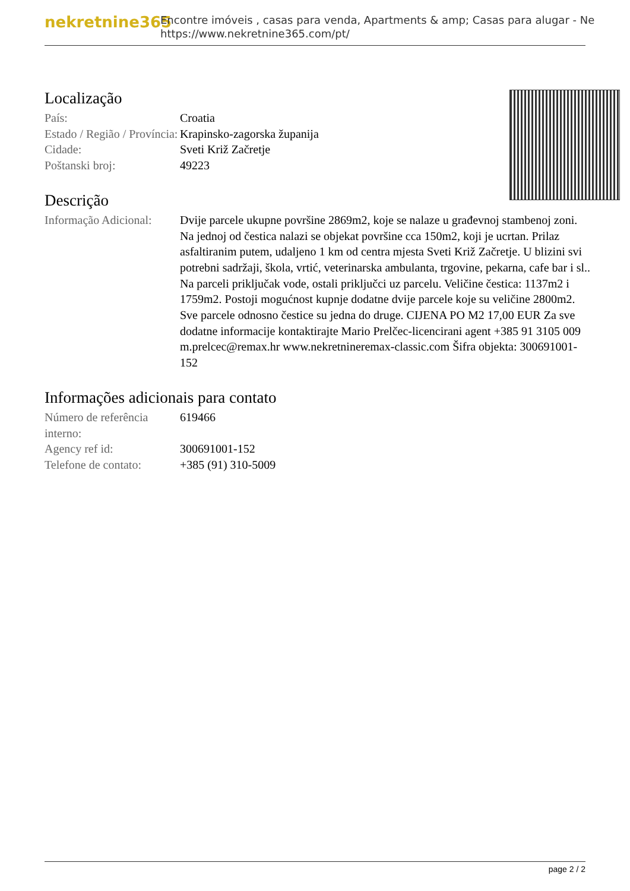nekretnine365
Encontre imóveis , casas para venda, Apartments & amp; Casas para alugar - Ne
https://www.nekretnine365.com/pt/
Localização
| País: | Croatia |
| Estado / Região / Província: | Krapinsko-zagorska županija |
| Cidade: | Sveti Križ Začretje |
| Poštanski broj: | 49223 |
Descrição
| Informação Adicional: | Dvije parcele ukupne površine 2869m2, koje se nalaze u građevnoj stambenoj zoni. Na jednoj od čestica nalazi se objekat površine cca 150m2, koji je ucrtan. Prilaz asfaltiranim putem, udaljeno 1 km od centra mjesta Sveti Križ Začretje. U blizini svi potrebni sadržaji, škola, vrtić, veterinarska ambulanta, trgovine, pekarna, cafe bar i sl.. Na parceli priključak vode, ostali priključci uz parcelu. Veličine čestica: 1137m2 i 1759m2. Postoji mogućnost kupnje dodatne dvije parcele koje su veličine 2800m2. Sve parcele odnosno čestice su jedna do druge. CIJENA PO M2 17,00 EUR Za sve dodatne informacije kontaktirajte Mario Prelčec-licencirani agent +385 91 3105 009 m.prelcec@remax.hr www.nekretnineremax-classic.com Šifra objekta: 300691001-152 |
Informações adicionais para contato
| Número de referência interno: | 619466 |
| Agency ref id: | 300691001-152 |
| Telefone de contato: | +385 (91) 310-5009 |
page 2 / 2